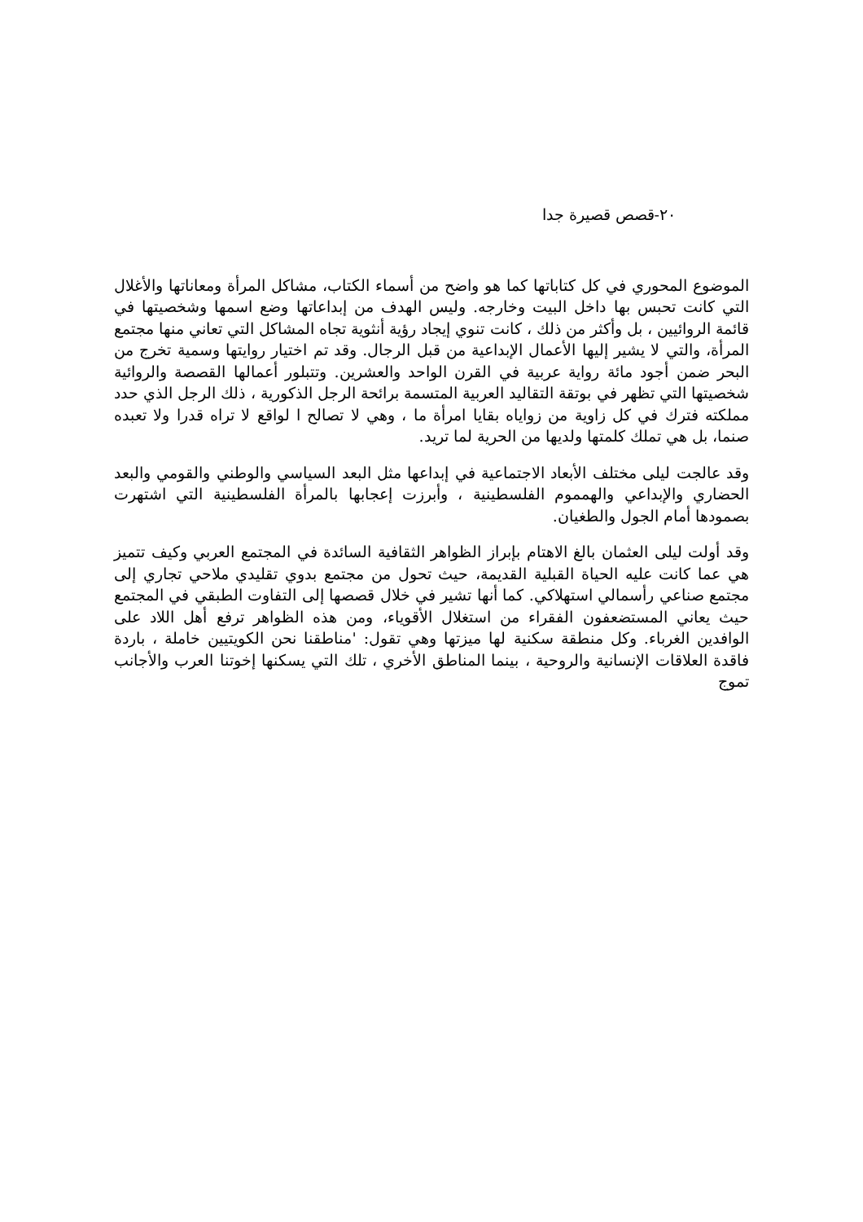٢٠-قصص قصيرة جدا
الموضوع المحوري في كل كتاباتها كما هو واضح من أسماء الكتاب، مشاكل المرأة ومعاناتها والأغلال التي كانت تحبس بها داخل البيت وخارجه. وليس الهدف من إبداعاتها وضع اسمها وشخصيتها في قائمة الروائيين ، بل وأكثر من ذلك ، كانت تنوي إيجاد رؤية أنثوية تجاه المشاكل التي تعاني منها مجتمع المرأة، والتي لا يشير إليها الأعمال الإبداعية من قبل الرجال. وقد تم اختيار روايتها وسمية تخرج من البحر ضمن أجود مائة رواية عربية في القرن الواحد والعشرين. وتتبلور أعمالها القصصة والروائية شخصيتها التي تظهر في بوتقة التقاليد العربية المتسمة برائحة الرجل الذكورية ، ذلك الرجل الذي حدد مملكته فترك في كل زاوية من زواياه بقايا امرأة ما ، وهي لا تصالح ا لواقع لا تراه قدرا ولا تعبده صنما، بل هي تملك كلمتها ولديها من الحرية لما تريد.
وقد عالجت ليلى مختلف الأبعاد الاجتماعية في إبداعها مثل البعد السياسي والوطني والقومي والبعد الحضاري والإبداعي والهمموم الفلسطينية ، وأبرزت إعجابها بالمرأة الفلسطينية التي اشتهرت بصمودها أمام الجول والطغيان.
وقد أولت ليلى العثمان بالغ الاهتام بإبراز الظواهر الثقافية السائدة في المجتمع العربي وكيف تتميز هي عما كانت عليه الحياة القبلية القديمة، حيث تحول من مجتمع بدوي تقليدي ملاحي تجاري إلى مجتمع صناعي رأسمالي استهلاكي. كما أنها تشير في خلال قصصها إلى التفاوت الطبقي في المجتمع حيث يعاني المستضعفون الفقراء من استغلال الأقوياء، ومن هذه الظواهر ترفع أهل اللاد على الوافدين الغرباء. وكل منطقة سكنية لها ميزتها وهي تقول: 'مناطقنا نحن الكويتيين خاملة ، باردة فاقدة العلاقات الإنسانية والروحية ، بينما المناطق الأخري ، تلك التي يسكنها إخوتنا العرب والأجانب تموج